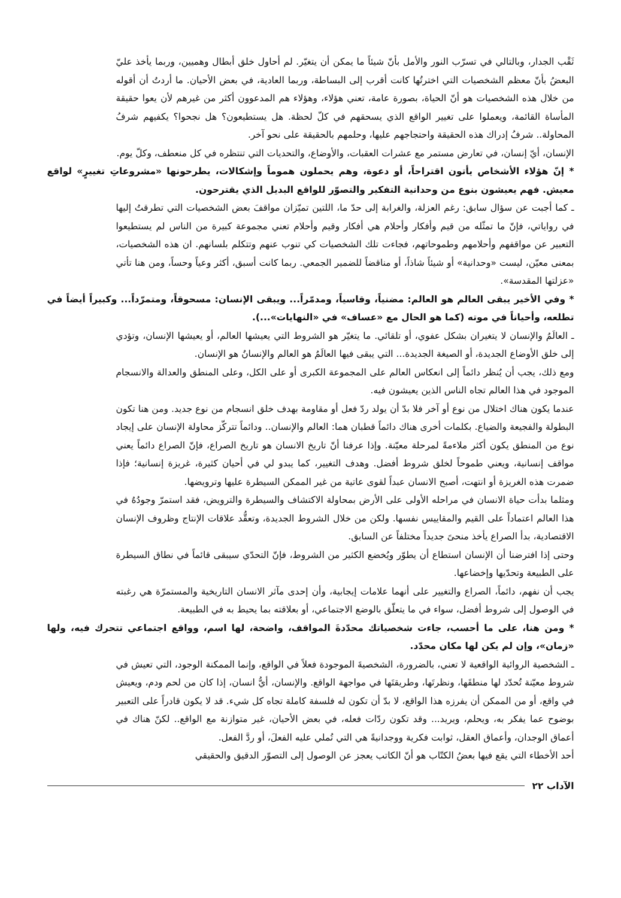ثَقْب الجدار، وبالتالي في تسرّب النور والأمل بأنّ شيئاً ما يمكن أن يتغيّر. لم أحاول خلق أبطال وهميين، وربما يأخذ عليّ البعضُ بأنّ معظم الشخصيات التي اخترتُها كانت أقرب إلى البساطة، وربما العادية، في بعض الأحيان. ما أردتُ أن أقوله من خلال هذه الشخصيات هو أنّ الحياة، بصورة عامة، تعني هؤلاء، وهؤلاء هم المدعوون أكثر من غيرهم لأن يعوا حقيقة المأساة القائمة، ويعملوا على تغيير الواقع الذي يسحقهم في كلّ لحظة. هل يستطيعون؟ هل نجحوا؟ يكفيهم شرفُ المحاولة.. شرفُ إدراك هذه الحقيقة واحتجاجهم عليها، وحلمهم بالحقيقة على نحو آخر.
الإنسان، أيّ إنسان، في تعارض مستمر مع عشرات العقبات، والأوضاع، والتحديات التي تنتظره في كل منعطف، وكلّ يوم.
* إنّ هؤلاء الأشخاص يأتون اقتراحاً، أو دعوة، وهم يحملون هموماً وإشكالات، يطرحونها «مشروعاتِ تغييرٍ» لواقع معيش. فهم يعيشون بنوع من وحدانية التفكير والتصوّر للواقع البديل الذي يقترحون.
ـ كما أجبت عن سؤال سابق: رغم العزلة، والغرابة إلى حدّ ما، اللتين تميّزان مواقفَ بعض الشخصيات التي تطرقتُ إليها في رواياتي، فإنّ ما تمثّله من قيم وأفكار وأحلام هي أفكار وقيم وأحلام تعني مجموعة كبيرة من الناس لم يستطيعوا التعبير عن مواقفهم وأحلامهم وطموحاتهم، فجاءت تلك الشخصيات كي تنوب عنهم وتتكلم بلسانهم. ان هذه الشخصيات، بمعنى معيّن، ليست «وحدانية» أو شيئاً شاذاً، أو مناقضاً للضمير الجمعي. ربما كانت أسبق، أكثر وعياً وحساً، ومن هنا تأتي «عزلتها المقدسة».
* وفي الأخير يبقى العالم هو العالم: مضنياً، وقاسياً، ومدمّراً... ويبقى الإنسان: مسحوقاً، ومتمرّداً... وكبيراً أيضاً في تطلعه، وأحياناً في موته (كما هو الحال مع «عساف» في «النهايات»...).
ـ العالَمُ والإنسان لا يتغيران بشكل عفوي، أو تلقائي. ما يتغيّر هو الشروط التي يعيشها العالم، أو يعيشها الإنسان، وتؤدي إلى خلق الأوضاع الجديدة، أو الصيغة الجديدة... التي يبقى فيها العالَمُ هو العالم والإنسانُ هو الإنسان.
ومع ذلك، يجب أن يُنظر دائماً إلى انعكاس العالم على المجموعة الكبرى أو على الكل، وعلى المنطق والعدالة والانسجام الموجود في هذا العالم تجاه الناس الذين يعيشون فيه.
عندما يكون هناك اختلال من نوع أو آخر فلا بدّ أن يولد ردّ فعل أو مقاومة بهدف خلق انسجام من نوع جديد. ومن هنا تكون البطولة والفجيعة والضياع. بكلمات أخرى هناك دائماً قطبان هما: العالم والإنسان.. ودائماً تتركّز محاولة الإنسان على إيجاد نوع من المنطق يكون أكثر ملاءمةً لمرحلة معيّنة. وإذا عرفنا أنّ تاريخ الانسان هو تاريخ الصراع، فإنّ الصراع دائماً يعني مواقف إنسانية، ويعني طموحاً لخلق شروط أفضل. وهدف التغيير، كما يبدو لي في أحيان كثيرة، غريزة إنسانية؛ فإذا ضمرت هذه الغريزة أو انتهت، أصبح الانسان عبداً لقوى عاتية من غير الممكن السيطرة عليها وترويضها.
ومثلما بدأت حياة الانسان في مراحله الأولى على الأرض بمحاولة الاكتشاف والسيطرة والترويض، فقد استمرّ وجودُهُ في هذا العالم اعتماداً على القيم والمقاييس نفسها. ولكن من خلال الشروط الجديدة، وتعقُّد علاقات الإنتاج وظروف الإنسان الاقتصادية، بدأ الصراع يأخذ منحىً جديداً مختلفاً عن السابق.
وحتى إذا افترضنا أن الإنسان استطاع أن يطوّر ويُخضع الكثير من الشروط، فإنّ التحدّي سيبقى قائماً في نطاق السيطرة على الطبيعة وتحدّيها وإخضاعها.
يجب أن نفهم، دائماً، الصراع والتغيير على أنهما علامات إيجابية، وأن إحدى مآثر الانسان التاريخية والمستمرّة هي رغبته في الوصول إلى شروط أفضل، سواء في ما يتعلّق بالوضع الاجتماعي، أو بعلاقته بما يحيط به في الطبيعة.
* ومن هنا، على ما أحسب، جاءت شخصياتك محدّدةَ المواقف، واضحة، لها اسم، وواقع اجتماعي تتحرك فيه، ولها «زمان»، وإن لم يكن لها مكان محدّد.
ـ الشخصية الروائية الواقعية لا تعني، بالضرورة، الشخصيةَ الموجودة فعلاً في الواقع، وإنما الممكنة الوجود، التي تعيش في شروط معيّنة تُحدّد لها منطقَها، ونظرتَها، وطريقتَها في مواجهة الواقع. والإنسان، أيُّ انسان، إذا كان من لحم ودم، ويعيش في واقع، أو من الممكن أن يفرزه هذا الواقع، لا بدّ أن تكون له فلسفة كاملة تجاه كل شيء. قد لا يكون قادراً على التعبير بوضوح عما يفكر به، ويحلم، ويريد... وقد تكون ردّات فعله، في بعض الأحيان، غير متوازنة مع الواقع.. لكنّ هناك في أعماق الوجدان، وأعماق العقل، ثوابت فكرية ووجدانيةً هي التي تُملي عليه الفعلَ، أو ردَّ الفعل.
أحد الأخطاء التي يقع فيها بعضُ الكتّاب هو أنّ الكاتب يعجز عن الوصول إلى التصوّر الدقيق والحقيقي
الآداب ٢٢